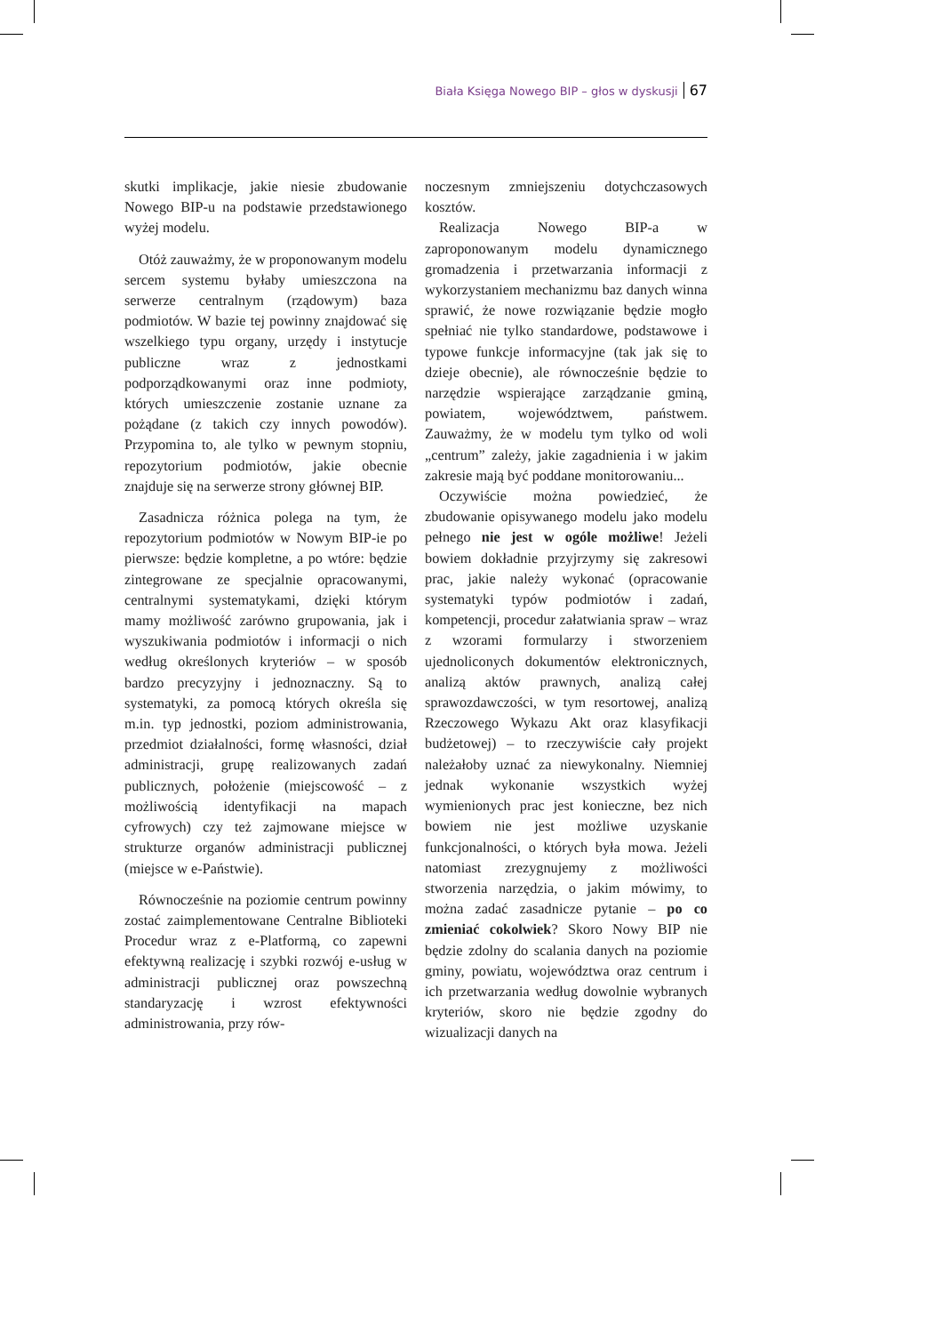Biała Księga Nowego BIP – głos w dyskusji 67
skutki implikacje, jakie niesie zbudowanie Nowego BIP-u na podstawie przedstawionego wyżej modelu.
Otóż zauważmy, że w proponowanym modelu sercem systemu byłaby umieszczona na serwerze centralnym (rządowym) baza podmiotów. W bazie tej powinny znajdować się wszelkiego typu organy, urzędy i instytucje publiczne wraz z jednostkami podporządkowanymi oraz inne podmioty, których umieszczenie zostanie uznane za pożądane (z takich czy innych powodów). Przypomina to, ale tylko w pewnym stopniu, repozytorium podmiotów, jakie obecnie znajduje się na serwerze strony głównej BIP.
Zasadnicza różnica polega na tym, że repozytorium podmiotów w Nowym BIP-ie po pierwsze: będzie kompletne, a po wtóre: będzie zintegrowane ze specjalnie opracowanymi, centralnymi systematykami, dzięki którym mamy możliwość zarówno grupowania, jak i wyszukiwania podmiotów i informacji o nich według określonych kryteriów – w sposób bardzo precyzyjny i jednoznaczny. Są to systematyki, za pomocą których określa się m.in. typ jednostki, poziom administrowania, przedmiot działalności, formę własności, dział administracji, grupę realizowanych zadań publicznych, położenie (miejscowość – z możliwością identyfikacji na mapach cyfrowych) czy też zajmowane miejsce w strukturze organów administracji publicznej (miejsce w e-Państwie).
Równocześnie na poziomie centrum powinny zostać zaimplementowane Centralne Biblioteki Procedur wraz z e-Platformą, co zapewni efektywną realizację i szybki rozwój e-usług w administracji publicznej oraz powszechną standaryzację i wzrost efektywności administrowania, przy rów-
noczesnym zmniejszeniu dotychczasowych kosztów.
Realizacja Nowego BIP-a w zaproponowanym modelu dynamicznego gromadzenia i przetwarzania informacji z wykorzystaniem mechanizmu baz danych winna sprawić, że nowe rozwiązanie będzie mogło spełniać nie tylko standardowe, podstawowe i typowe funkcje informacyjne (tak jak się to dzieje obecnie), ale równocześnie będzie to narzędzie wspierające zarządzanie gminą, powiatem, województwem, państwem. Zauważmy, że w modelu tym tylko od woli „centrum” zależy, jakie zagadnienia i w jakim zakresie mają być poddane monitorowaniu...
Oczywiście można powiedzieć, że zbudowanie opisywanego modelu jako modelu pełnego nie jest w ogóle możliwe! Jeżeli bowiem dokładnie przyjrzymy się zakresowi prac, jakie należy wykonać (opracowanie systematyki typów podmiotów i zadań, kompetencji, procedur załatwiania spraw – wraz z wzorami formularzy i stworzeniem ujednoliconych dokumentów elektronicznych, analizą aktów prawnych, analizą całej sprawozdawczości, w tym resortowej, analizą Rzeczowego Wykazu Akt oraz klasyfikacji budżetowej) – to rzeczywiście cały projekt należałoby uznać za niewykonalny. Niemniej jednak wykonanie wszystkich wyżej wymienionych prac jest konieczne, bez nich bowiem nie jest możliwe uzyskanie funkcjonalności, o których była mowa. Jeżeli natomiast zrezygnujemy z możliwości stworzenia narzędzia, o jakim mówimy, to można zadać zasadnicze pytanie – po co zmieniać cokolwiek? Skoro Nowy BIP nie będzie zdolny do scalania danych na poziomie gminy, powiatu, województwa oraz centrum i ich przetwarzania według dowolnie wybranych kryteriów, skoro nie będzie zgodny do wizualizacji danych na